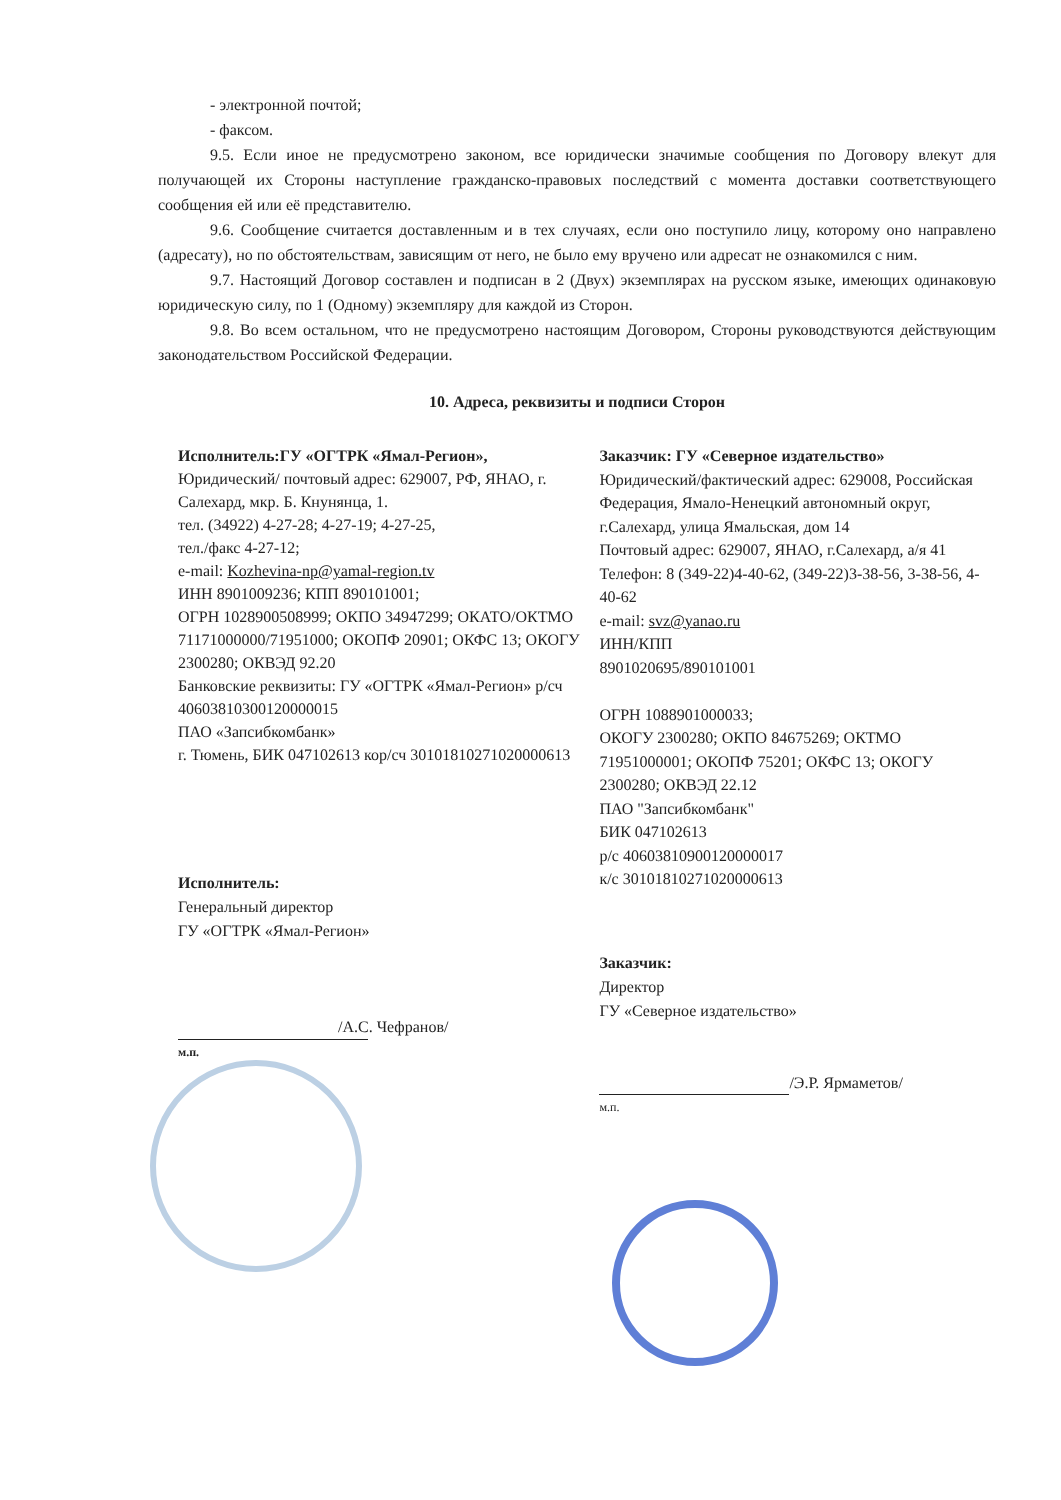- электронной почтой;
- факсом.
9.5. Если иное не предусмотрено законом, все юридически значимые сообщения по Договору влекут для получающей их Стороны наступление гражданско-правовых последствий с момента доставки соответствующего сообщения ей или её представителю.
9.6. Сообщение считается доставленным и в тех случаях, если оно поступило лицу, которому оно направлено (адресату), но по обстоятельствам, зависящим от него, не было ему вручено или адресат не ознакомился с ним.
9.7. Настоящий Договор составлен и подписан в 2 (Двух) экземплярах на русском языке, имеющих одинаковую юридическую силу, по 1 (Одному) экземпляру для каждой из Сторон.
9.8. Во всем остальном, что не предусмотрено настоящим Договором, Стороны руководствуются действующим законодательством Российской Федерации.
10. Адреса, реквизиты и подписи Сторон
Исполнитель:ГУ «ОГТРК «Ямал-Регион»,
Юридический/ почтовый адрес: 629007, РФ, ЯНАО, г. Салехард, мкр. Б. Кнунянца, 1.
тел. (34922) 4-27-28; 4-27-19; 4-27-25,
тел./факс 4-27-12;
e-mail: Kozhevina-np@yamal-region.tv
ИНН 8901009236; КПП 890101001;
ОГРН 1028900508999; ОКПО 34947299; ОКАТО/ОКТМО 71171000000/71951000; ОКОПФ 20901; ОКФС 13; ОКОГУ 2300280; ОКВЭД 92.20
Банковские реквизиты: ГУ «ОГТРК «Ямал-Регион» р/сч 40603810300120000015
ПАО «Запсибкомбанк»
г. Тюмень, БИК 047102613 кор/сч 30101810271020000613
Заказчик: ГУ «Северное издательство»
Юридический/фактический адрес: 629008, Российская Федерация, Ямало-Ненецкий автономный округ, г.Салехард, улица Ямальская, дом 14
Почтовый адрес: 629007, ЯНАО, г.Салехард, а/я 41
Телефон: 8 (349-22)4-40-62, (349-22)3-38-56, 3-38-56, 4-40-62
e-mail: svz@yanao.ru
ИНН/КПП
8901020695/890101001
ОГРН 1088901000033;
ОКОГУ 2300280; ОКПО 84675269; ОКТМО 71951000001; ОКОПФ 75201; ОКФС 13; ОКОГУ 2300280; ОКВЭД 22.12
ПАО "Запсибкомбанк"
БИК 047102613
р/с 40603810900120000017
к/с 30101810271020000613
Исполнитель:
Генеральный директор
ГУ «ОГТРК «Ямал-Регион»
/А.С. Чефранов/
м.п.
Заказчик:
Директор
ГУ «Северное издательство»
/Э.Р. Ярмаметов/
м.п.